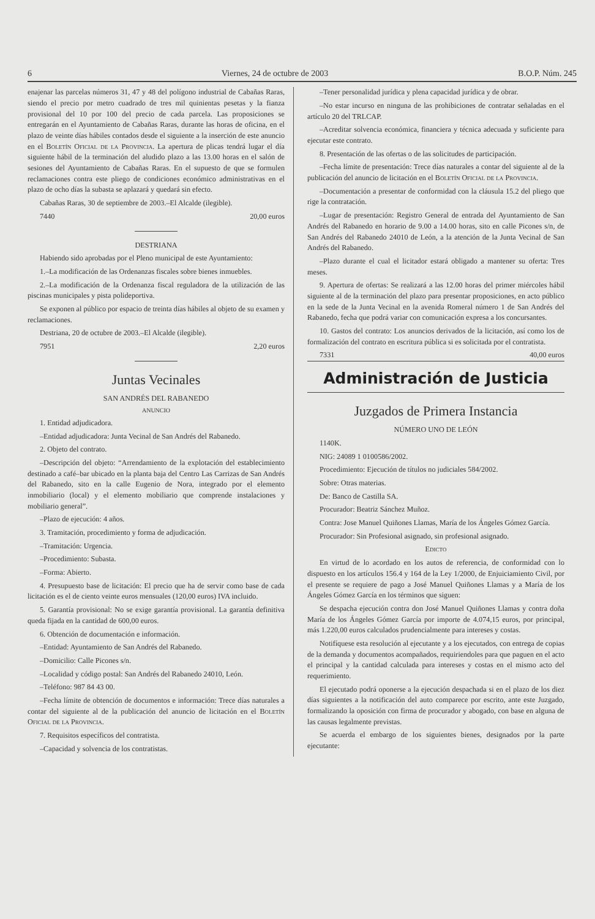6 Viernes, 24 de octubre de 2003 B.O.P. Núm. 245
enajenar las parcelas números 31, 47 y 48 del polígono industrial de Cabañas Raras, siendo el precio por metro cuadrado de tres mil quinientas pesetas y la fianza provisional del 10 por 100 del precio de cada parcela. Las proposiciones se entregarán en el Ayuntamiento de Cabañas Raras, durante las horas de oficina, en el plazo de veinte días hábiles contados desde el siguiente a la inserción de este anuncio en el Boletín Oficial de la Provincia. La apertura de plicas tendrá lugar el día siguiente hábil de la terminación del aludido plazo a las 13.00 horas en el salón de sesiones del Ayuntamiento de Cabañas Raras. En el supuesto de que se formulen reclamaciones contra este pliego de condiciones económico administrativas en el plazo de ocho días la subasta se aplazará y quedará sin efecto.
Cabañas Raras, 30 de septiembre de 2003.–El Alcalde (ilegible).
7440 20,00 euros
DESTRIANA
Habiendo sido aprobadas por el Pleno municipal de este Ayuntamiento:
1.–La modificación de las Ordenanzas fiscales sobre bienes inmuebles.
2.–La modificación de la Ordenanza fiscal reguladora de la utilización de las piscinas municipales y pista polideportiva.
Se exponen al público por espacio de treinta días hábiles al objeto de su examen y reclamaciones.
Destriana, 20 de octubre de 2003.–El Alcalde (ilegible).
7951 2,20 euros
Juntas Vecinales
SAN ANDRÉS DEL RABANEDO
ANUNCIO
1. Entidad adjudicadora.
–Entidad adjudicadora: Junta Vecinal de San Andrés del Rabanedo.
2. Objeto del contrato.
–Descripción del objeto: “Arrendamiento de la explotación del establecimiento destinado a café–bar ubicado en la planta baja del Centro Las Carrizas de San Andrés del Rabanedo, sito en la calle Eugenio de Nora, integrado por el elemento inmobiliario (local) y el elemento mobiliario que comprende instalaciones y mobiliario general”.
–Plazo de ejecución: 4 años.
3. Tramitación, procedimiento y forma de adjudicación.
–Tramitación: Urgencia.
–Procedimiento: Subasta.
–Forma: Abierto.
4. Presupuesto base de licitación: El precio que ha de servir como base de cada licitación es el de ciento veinte euros mensuales (120,00 euros) IVA incluido.
5. Garantía provisional: No se exige garantía provisional. La garantía definitiva queda fijada en la cantidad de 600,00 euros.
6. Obtención de documentación e información.
–Entidad: Ayuntamiento de San Andrés del Rabanedo.
–Domicilio: Calle Picones s/n.
–Localidad y código postal: San Andrés del Rabanedo 24010, León.
–Teléfono: 987 84 43 00.
–Fecha límite de obtención de documentos e información: Trece días naturales a contar del siguiente al de la publicación del anuncio de licitación en el Boletín Oficial de la Provincia.
7. Requisitos específicos del contratista.
–Capacidad y solvencia de los contratistas.
–Tener personalidad jurídica y plena capacidad jurídica y de obrar.
–No estar incurso en ninguna de las prohibiciones de contratar señaladas en el artículo 20 del TRLCAP.
–Acreditar solvencia económica, financiera y técnica adecuada y suficiente para ejecutar este contrato.
8. Presentación de las ofertas o de las solicitudes de participación.
–Fecha límite de presentación: Trece días naturales a contar del siguiente al de la publicación del anuncio de licitación en el Boletín Oficial de la Provincia.
–Documentación a presentar de conformidad con la cláusula 15.2 del pliego que rige la contratación.
–Lugar de presentación: Registro General de entrada del Ayuntamiento de San Andrés del Rabanedo en horario de 9.00 a 14.00 horas, sito en calle Picones s/n, de San Andrés del Rabanedo 24010 de León, a la atención de la Junta Vecinal de San Andrés del Rabanedo.
–Plazo durante el cual el licitador estará obligado a mantener su oferta: Tres meses.
9. Apertura de ofertas: Se realizará a las 12.00 horas del primer miércoles hábil siguiente al de la terminación del plazo para presentar proposiciones, en acto público en la sede de la Junta Vecinal en la avenida Romeral número 1 de San Andrés del Rabanedo, fecha que podrá variar con comunicación expresa a los concursantes.
10. Gastos del contrato: Los anuncios derivados de la licitación, así como los de formalización del contrato en escritura pública si es solicitada por el contratista.
7331 40,00 euros
Administración de Justicia
Juzgados de Primera Instancia
NÚMERO UNO DE LEÓN
1140K.
NIG: 24089 1 0100586/2002.
Procedimiento: Ejecución de títulos no judiciales 584/2002.
Sobre: Otras materias.
De: Banco de Castilla SA.
Procurador: Beatriz Sánchez Muñoz.
Contra: Jose Manuel Quiñones Llamas, María de los Ángeles Gómez García.
Procurador: Sin Profesional asignado, sin profesional asignado.
Edicto
En virtud de lo acordado en los autos de referencia, de conformidad con lo dispuesto en los artículos 156.4 y 164 de la Ley 1/2000, de Enjuiciamiento Civil, por el presente se requiere de pago a José Manuel Quiñones Llamas y a María de los Ángeles Gómez García en los términos que siguen:
Se despacha ejecución contra don José Manuel Quiñones Llamas y contra doña María de los Ángeles Gómez García por importe de 4.074,15 euros, por principal, más 1.220,00 euros calculados prudencialmente para intereses y costas.
Notifíquese esta resolución al ejecutante y a los ejecutados, con entrega de copias de la demanda y documentos acompañados, requiriendoles para que paguen en el acto el principal y la cantidad calculada para intereses y costas en el mismo acto del requerimiento.
El ejecutado podrá oponerse a la ejecución despachada si en el plazo de los diez días siguientes a la notificación del auto comparece por escrito, ante este Juzgado, formalizando la oposición con firma de procurador y abogado, con base en alguna de las causas legalmente previstas.
Se acuerda el embargo de los siguientes bienes, designados por la parte ejecutante: